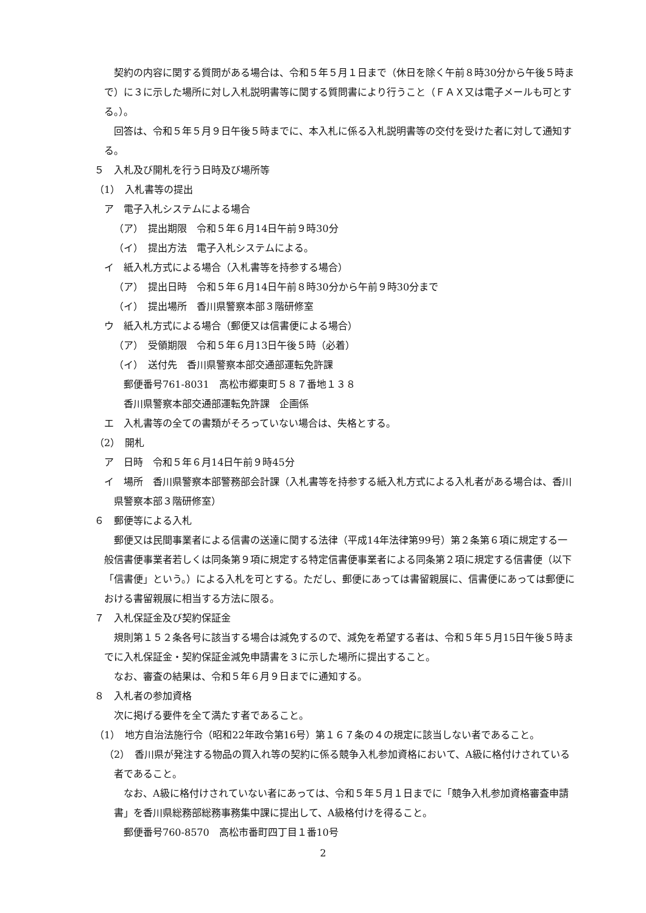契約の内容に関する質問がある場合は、令和５年５月１日まで（休日を除く午前８時30分から午後５時まで）に３に示した場所に対し入札説明書等に関する質問書により行うこと（ＦＡＸ又は電子メールも可とする。）。
回答は、令和５年５月９日午後５時までに、本入札に係る入札説明書等の交付を受けた者に対して通知する。
５　入札及び開札を行う日時及び場所等
（1）　入札書等の提出
ア　電子入札システムによる場合
（ア）　提出期限　令和５年６月14日午前９時30分
（イ）　提出方法　電子入札システムによる。
イ　紙入札方式による場合（入札書等を持参する場合）
（ア）　提出日時　令和５年６月14日午前８時30分から午前９時30分まで
（イ）　提出場所　香川県警察本部３階研修室
ウ　紙入札方式による場合（郵便又は信書便による場合）
（ア）　受領期限　令和５年６月13日午後５時（必着）
（イ）　送付先　香川県警察本部交通部運転免許課
郵便番号761-8031　高松市郷東町５８７番地１３８
香川県警察本部交通部運転免許課　企画係
エ　入札書等の全ての書類がそろっていない場合は、失格とする。
（2）　開札
ア　日時　令和５年６月14日午前９時45分
イ　場所　香川県警察本部警務部会計課（入札書等を持参する紙入札方式による入札者がある場合は、香川県警察本部３階研修室）
６　郵便等による入札
郵便又は民間事業者による信書の送達に関する法律（平成14年法律第99号）第２条第６項に規定する一般信書便事業者若しくは同条第９項に規定する特定信書便事業者による同条第２項に規定する信書便（以下「信書便」という。）による入札を可とする。ただし、郵便にあっては書留親展に、信書便にあっては郵便における書留親展に相当する方法に限る。
７　入札保証金及び契約保証金
規則第１５２条各号に該当する場合は減免するので、減免を希望する者は、令和５年５月15日午後５時までに入札保証金・契約保証金減免申請書を３に示した場所に提出すること。
なお、審査の結果は、令和５年６月９日までに通知する。
８　入札者の参加資格
次に掲げる要件を全て満たす者であること。
（1）　地方自治法施行令（昭和22年政令第16号）第１６７条の４の規定に該当しない者であること。
（2）　香川県が発注する物品の買入れ等の契約に係る競争入札参加資格において、A級に格付けされている者であること。
なお、A級に格付けされていない者にあっては、令和５年５月１日までに「競争入札参加資格審査申請書」を香川県総務部総務事務集中課に提出して、A級格付けを得ること。
郵便番号760-8570　高松市番町四丁目１番10号
2